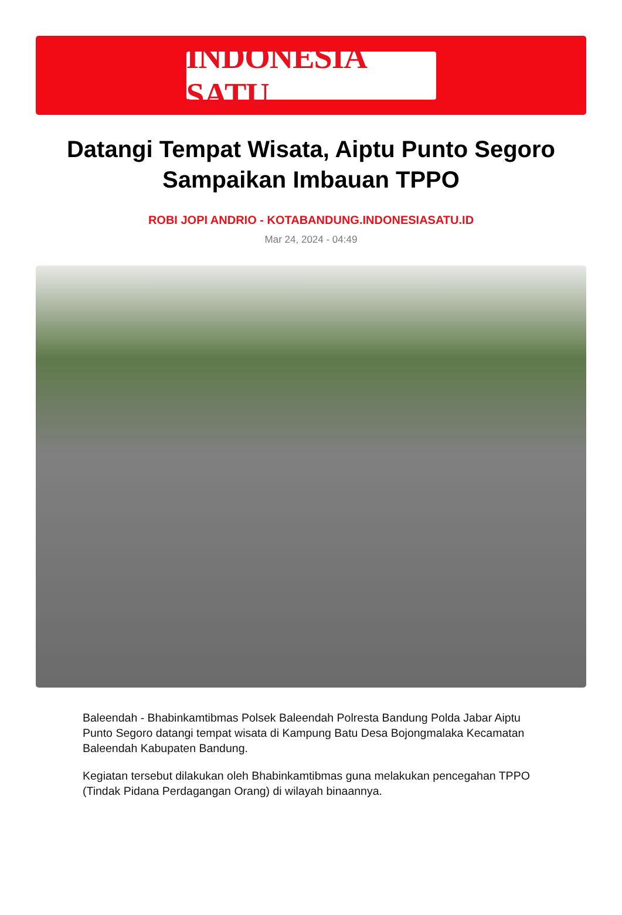INDONESIA SATU
Datangi Tempat Wisata, Aiptu Punto Segoro Sampaikan Imbauan TPPO
ROBI JOPI ANDRIO - KOTABANDUNG.INDONESIASATU.ID
Mar 24, 2024 - 04:49
Baleendah - Bhabinkamtibmas Polsek Baleendah Polresta Bandung Polda Jabar Aiptu Punto Segoro datangi tempat wisata di Kampung Batu Desa Bojongmalaka Kecamatan Baleendah Kabupaten Bandung.
Kegiatan tersebut dilakukan oleh Bhabinkamtibmas guna melakukan pencegahan TPPO (Tindak Pidana Perdagangan Orang) di wilayah binaannya.